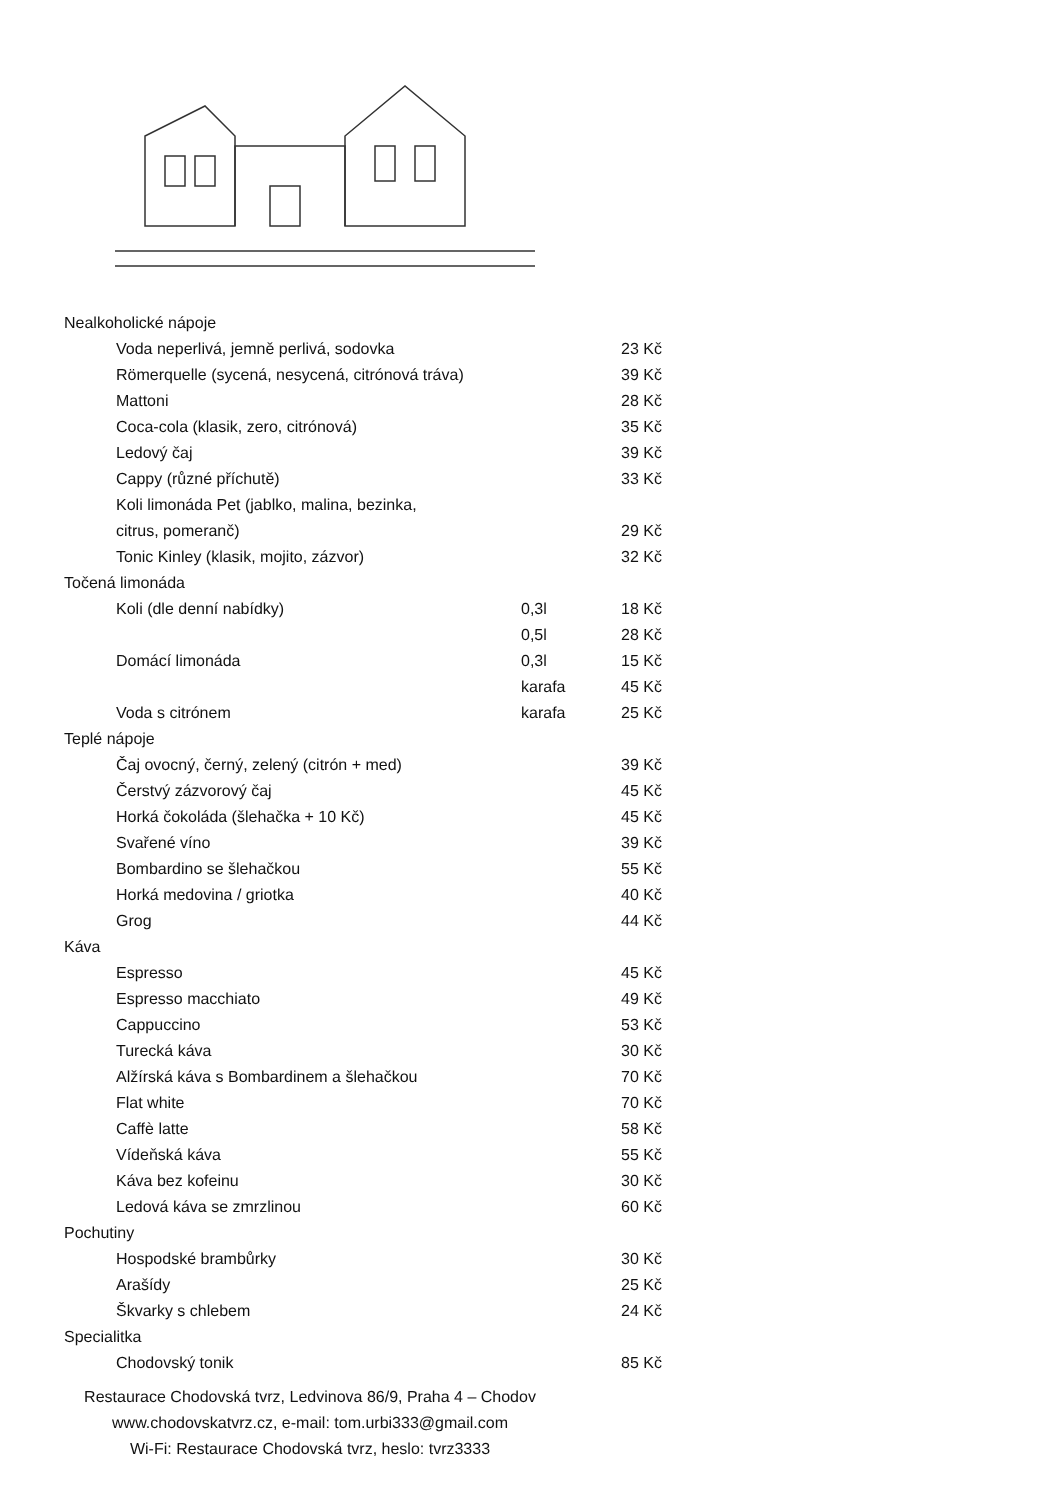| Nealkoholické nápoje | | |
| Voda neperlivá, jemně perlivá, sodovka | | 23 Kč |
| Römerquelle (sycená, nesycená, citrónová tráva) | | 39 Kč |
| Mattoni | | 28 Kč |
| Coca-cola (klasik, zero, citrónová) | | 35 Kč |
| Ledový čaj | | 39 Kč |
| Cappy (různé příchutě) | | 33 Kč |
| Koli limonáda Pet (jablko, malina, bezinka, | | |
| citrus, pomeranč) | | 29 Kč |
| Tonic Kinley (klasik, mojito, zázvor) | | 32 Kč |
| Točená limonáda | | |
| Koli (dle denní nabídky) | 0,3l | 18 Kč |
| | 0,5l | 28 Kč |
| Domácí limonáda | 0,3l | 15 Kč |
| | karafa | 45 Kč |
| Voda s citrónem | karafa | 25 Kč |
| Teplé nápoje | | |
| Čaj ovocný, černý, zelený (citrón + med) | | 39 Kč |
| Čerstvý zázvorový čaj | | 45 Kč |
| Horká čokoláda (šlehačka + 10 Kč) | | 45 Kč |
| Svařené víno | | 39 Kč |
| Bombardino se šlehačkou | | 55 Kč |
| Horká medovina / griotka | | 40 Kč |
| Grog | | 44 Kč |
| Káva | | |
| Espresso | | 45 Kč |
| Espresso macchiato | | 49 Kč |
| Cappuccino | | 53 Kč |
| Turecká káva | | 30 Kč |
| Alžírská káva s Bombardinem a šlehačkou | | 70 Kč |
| Flat white | | 70 Kč |
| Caffè latte | | 58 Kč |
| Vídeňská káva | | 55 Kč |
| Káva bez kofeinu | | 30 Kč |
| Ledová káva se zmrzlinou | | 60 Kč |
| Pochutiny | | |
| Hospodské brambůrky | | 30 Kč |
| Arašídy | | 25 Kč |
| Škvarky s chlebem | | 24 Kč |
| Specialitka | | |
| Chodovský tonik | | 85 Kč |
Restaurace Chodovská tvrz, Ledvinova 86/9, Praha 4 – Chodov
www.chodovskatvrz.cz, e-mail: tom.urbi333@gmail.com
Wi-Fi: Restaurace Chodovská tvrz, heslo: tvrz3333